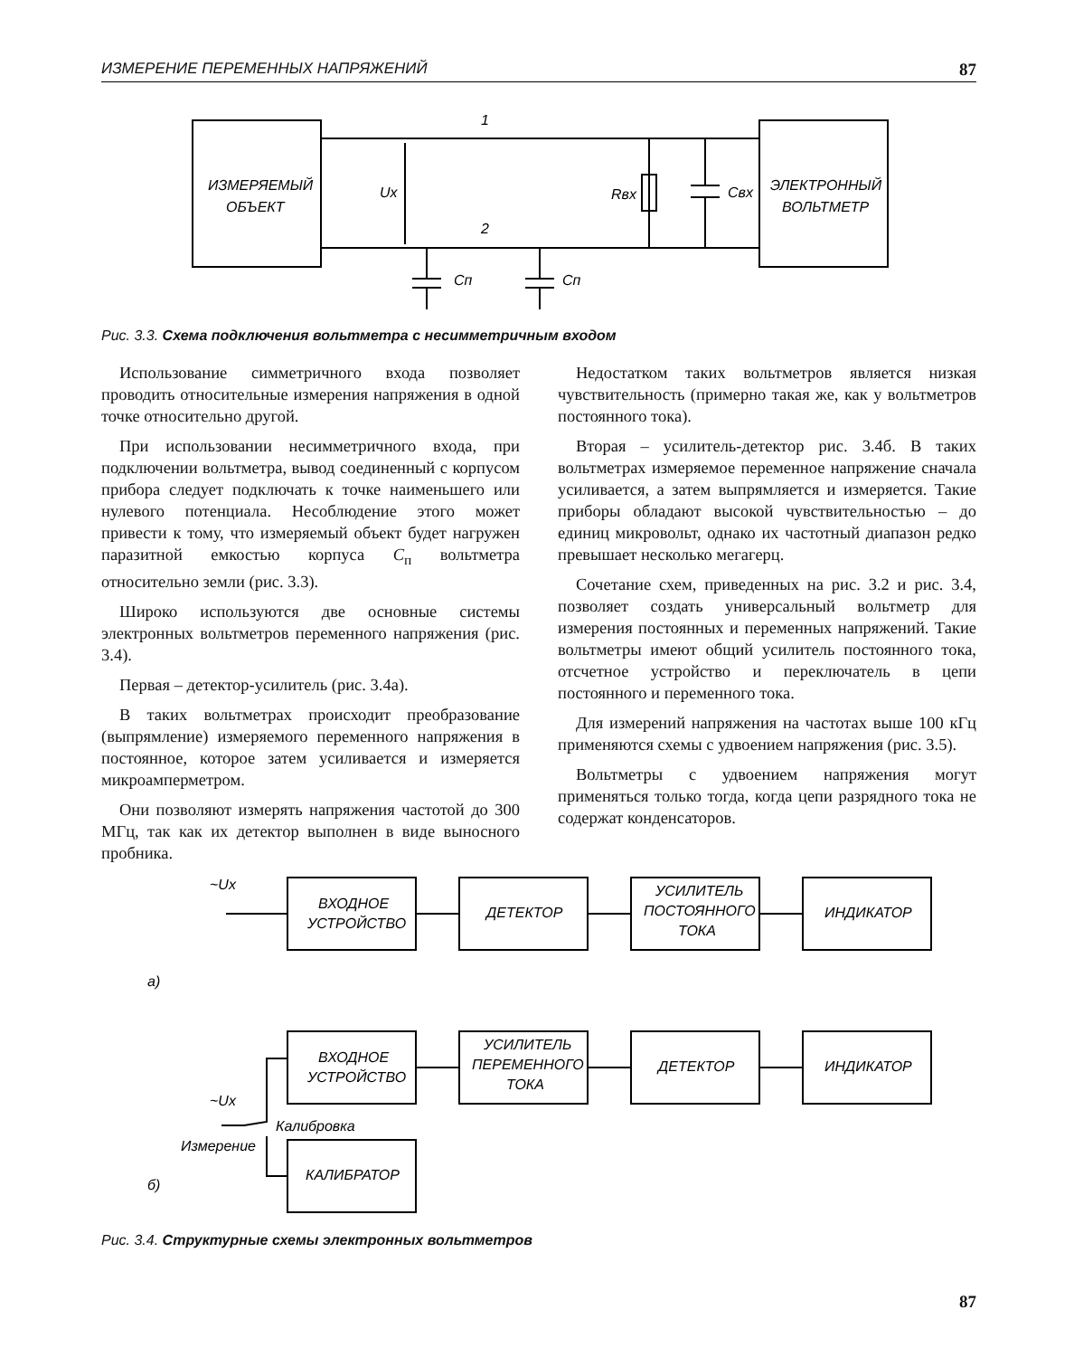ИЗМЕРЕНИЕ ПЕРЕМЕННЫХ НАПРЯЖЕНИЙ 87
ИЗМЕРЯЕМЫЙ
ОБЪЕКТ
ЭЛЕКТРОННЫЙ
ВОЛЬТМЕТР
1
2
Ux
Rвх
Cвх
Cп
Cп
ВХОДНОЕ
УСТРОЙСТВО
ДЕТЕКТОР
УСИЛИТЕЛЬ
ПОСТОЯННОГО
ТОКА
ИНДИКАТОР
~Ux
а)
ВХОДНОЕ
УСТРОЙСТВО
УСИЛИТЕЛЬ
ПЕРЕМЕННОГО
ТОКА
ДЕТЕКТОР
ИНДИКАТОР
~Ux
Калибровка
Измерение
б)
КАЛИБРАТОР
Рис. 3.3. Схема подключения вольтметра с несимметричным входом
Использование симметричного входа позволяет проводить относительные измерения напряжения в одной точке относительно другой.
При использовании несимметричного входа, при подключении вольтметра, вывод соединенный с корпусом прибора следует подключать к точке наименьшего или нулевого потенциала. Несоблюдение этого может привести к тому, что измеряемый объект будет нагружен паразитной емкостью корпуса C<sub>п</sub> вольтметра относительно земли (рис. 3.3).
Широко используются две основные системы электронных вольтметров переменного напряжения (рис. 3.4).
Первая – детектор-усилитель (рис. 3.4а).
В таких вольтметрах происходит преобразование (выпрямление) измеряемого переменного напряжения в постоянное, которое затем усиливается и измеряется микроамперметром.
Они позволяют измерять напряжения частотой до 300 МГц, так как их детектор выполнен в виде выносного пробника.
Недостатком таких вольтметров является низкая чувствительность (примерно такая же, как у вольтметров постоянного тока).
Вторая – усилитель-детектор рис. 3.4б. В таких вольтметрах измеряемое переменное напряжение сначала усиливается, а затем выпрямляется и измеряется. Такие приборы обладают высокой чувствительностью – до единиц микровольт, однако их частотный диапазон редко превышает несколько мегагерц.
Сочетание схем, приведенных на рис. 3.2 и рис. 3.4, позволяет создать универсальный вольтметр для измерения постоянных и переменных напряжений. Такие вольтметры имеют общий усилитель постоянного тока, отсчетное устройство и переключатель в цепи постоянного и переменного тока.
Для измерений напряжения на частотах выше 100 кГц применяются схемы с удвоением напряжения (рис. 3.5).
Вольтметры с удвоением напряжения могут применяться только тогда, когда цепи разрядного тока не содержат конденсаторов.
Рис. 3.4. Структурные схемы электронных вольтметров
87